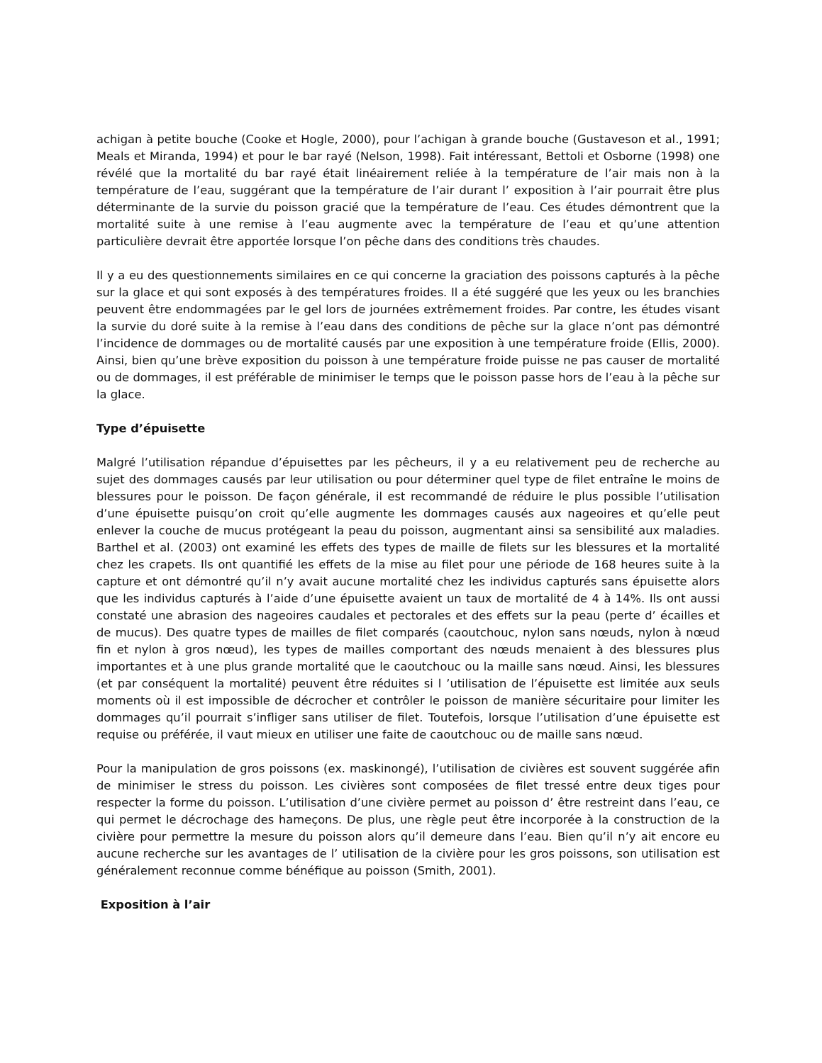achigan à petite bouche (Cooke et Hogle, 2000), pour l’achigan à grande bouche (Gustaveson et al., 1991; Meals et Miranda, 1994) et pour le bar rayé (Nelson, 1998). Fait intéressant, Bettoli et Osborne (1998) one révélé que la mortalité du bar rayé était linéairement reliée à la température de l’air mais non à la température de l’eau, suggérant que la température de l’air durant l’ exposition à l’air pourrait être plus déterminante de la survie du poisson gracié que la température de l’eau. Ces études démontrent que la mortalité suite à une remise à l’eau augmente avec la température de l’eau et qu’une attention particulière devrait être apportée lorsque l’on pêche dans des conditions très chaudes.
Il y a eu des questionnements similaires en ce qui concerne la graciation des poissons capturés à la pêche sur la glace et qui sont exposés à des températures froides. Il a été suggéré que les yeux ou les branchies peuvent être endommagées par le gel lors de journées extrêmement froides. Par contre, les études visant la survie du doré suite à la remise à l’eau dans des conditions de pêche sur la glace n’ont pas démontré l’incidence de dommages ou de mortalité causés par une exposition à une température froide (Ellis, 2000). Ainsi, bien qu’une brève exposition du poisson à une température froide puisse ne pas causer de mortalité ou de dommages, il est préférable de minimiser le temps que le poisson passe hors de l’eau à la pêche sur la glace.
Type d’épuisette
Malgré l’utilisation répandue d’épuisettes par les pêcheurs, il y a eu relativement peu de recherche au sujet des dommages causés par leur utilisation ou pour déterminer quel type de filet entraîne le moins de blessures pour le poisson. De façon générale, il est recommandé de réduire le plus possible l’utilisation d’une épuisette puisqu’on croit qu’elle augmente les dommages causés aux nageoires et qu’elle peut enlever la couche de mucus protégeant la peau du poisson, augmentant ainsi sa sensibilité aux maladies. Barthel et al. (2003) ont examiné les effets des types de maille de filets sur les blessures et la mortalité chez les crapets. Ils ont quantifié les effets de la mise au filet pour une période de 168 heures suite à la capture et ont démontré qu’il n’y avait aucune mortalité chez les individus capturés sans épuisette alors que les individus capturés à l’aide d’une épuisette avaient un taux de mortalité de 4 à 14%. Ils ont aussi constaté une abrasion des nageoires caudales et pectorales et des effets sur la peau (perte d’ écailles et de mucus). Des quatre types de mailles de filet comparés (caoutchouc, nylon sans nœuds, nylon à nœud fin et nylon à gros nœud), les types de mailles comportant des nœuds menaient à des blessures plus importantes et à une plus grande mortalité que le caoutchouc ou la maille sans nœud. Ainsi, les blessures (et par conséquent la mortalité) peuvent être réduites si l ’utilisation de l’épuisette est limitée aux seuls moments où il est impossible de décrocher et contrôler le poisson de manière sécuritaire pour limiter les dommages qu’il pourrait s’infliger sans utiliser de filet. Toutefois, lorsque l’utilisation d’une épuisette est requise ou préférée, il vaut mieux en utiliser une faite de caoutchouc ou de maille sans nœud.
Pour la manipulation de gros poissons (ex. maskinongé), l’utilisation de civières est souvent suggérée afin de minimiser le stress du poisson. Les civières sont composées de filet tressé entre deux tiges pour respecter la forme du poisson. L’utilisation d’une civière permet au poisson d’ être restreint dans l’eau, ce qui permet le décrochage des hameçons. De plus, une règle peut être incorporée à la construction de la civière pour permettre la mesure du poisson alors qu’il demeure dans l’eau. Bien qu’il n’y ait encore eu aucune recherche sur les avantages de l’ utilisation de la civière pour les gros poissons, son utilisation est généralement reconnue comme bénéfique au poisson (Smith, 2001).
Exposition à l’air